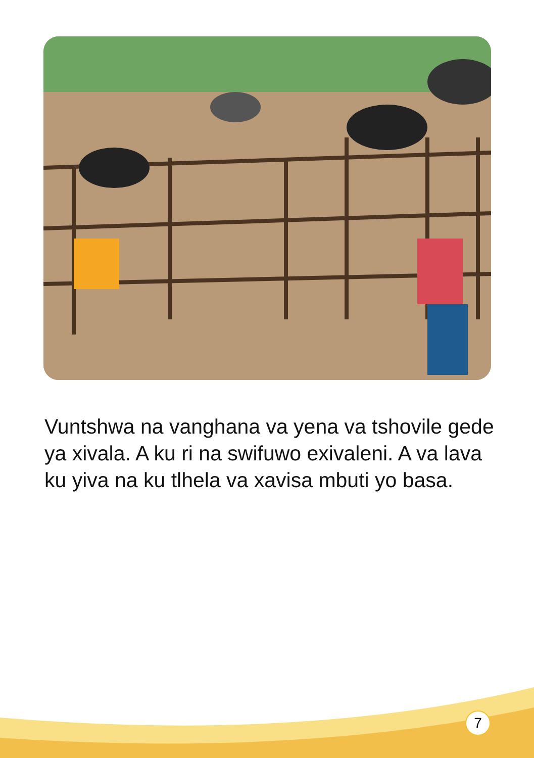Vuntshwa na vanghana va yena va tshovile gede ya xivala. A ku ri na swifuwo exivaleni. A va lava ku yiva na ku tlhela va xavisa mbuti yo basa.
7